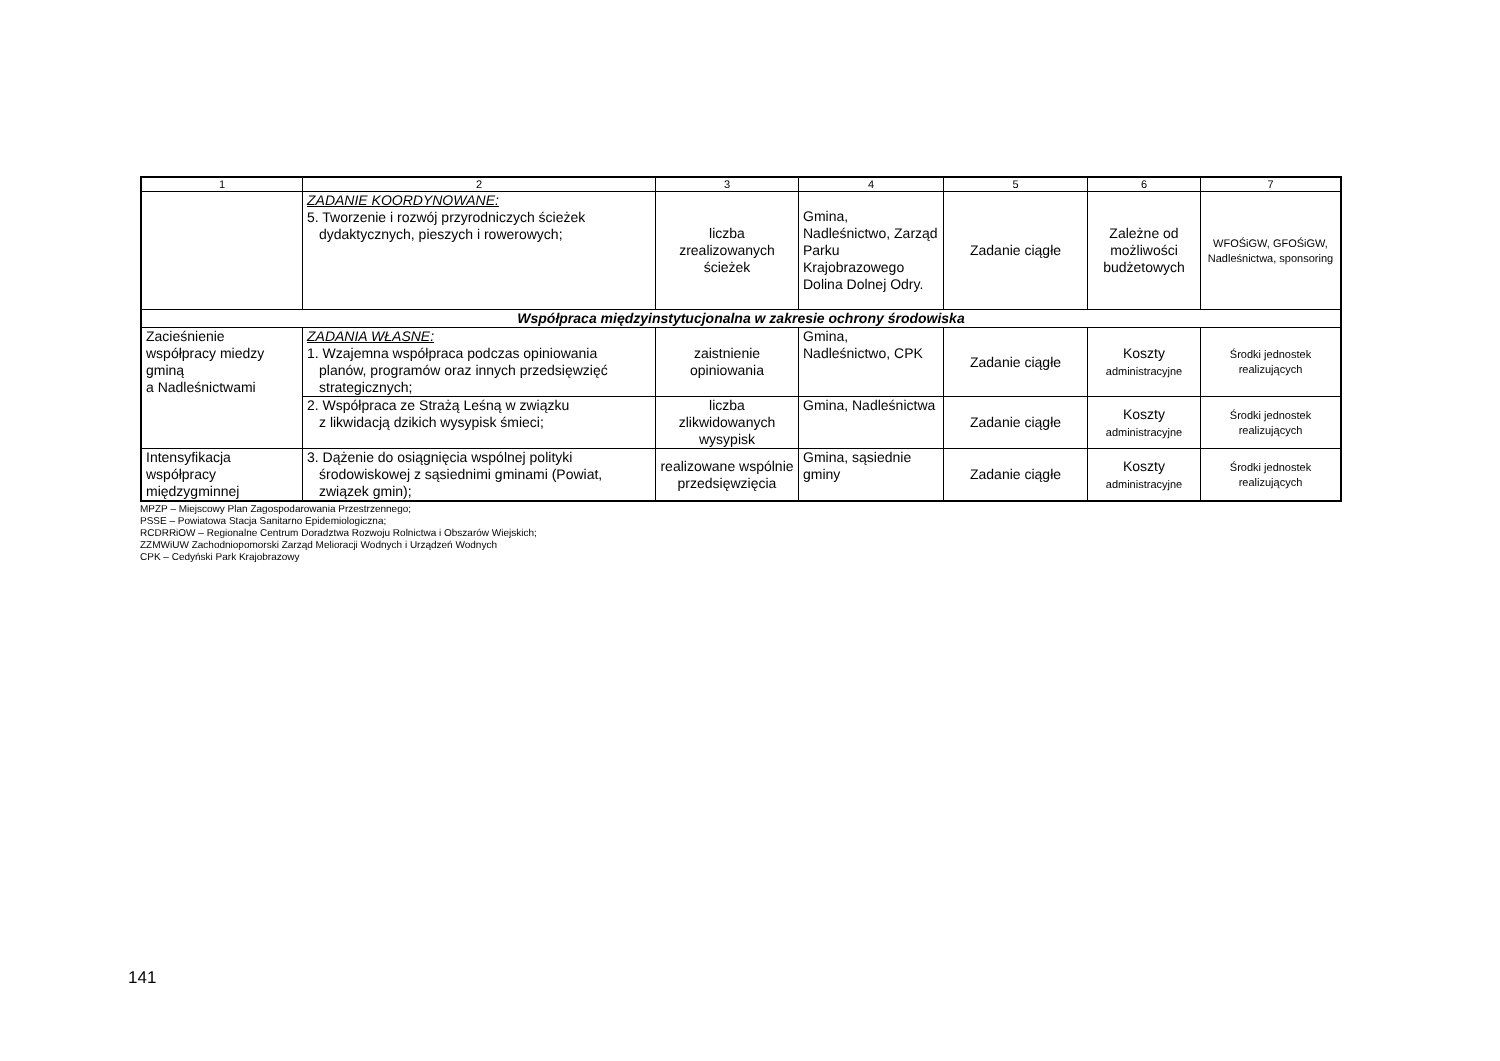| 1 | 2 | 3 | 4 | 5 | 6 | 7 |
| --- | --- | --- | --- | --- | --- | --- |
| | ZADANIE KOORDYNOWANE: 5. Tworzenie i rozwój przyrodniczych ścieżek dydaktycznych, pieszych i rowerowych; | liczba zrealizowanych ścieżek | Gmina, Nadleśnictwo, Zarząd Parku Krajobrazowego Dolina Dolnej Odry. | Zadanie ciągłe | Zależne od możliwości budżetowych | WFOŚiGW, GFOŚiGW, Nadleśnictwa, sponsoring |
| Współpraca międzyinstytucjonalna w zakresie ochrony środowiska | | | | | | |
| Zacieśnienie współpracy miedzy gminą a Nadleśnictwami | ZADANIA WŁASNE: 1. Wzajemna współpraca podczas opiniowania planów, programów oraz innych przedsięwzięć strategicznych; | zaistnienie opiniowania | Gmina, Nadleśnictwo, CPK | Zadanie ciągłe | Koszty administracyjne | Środki jednostek realizujących |
| | 2. Współpraca ze Strażą Leśną w związku z likwidacją dzikich wysypisk śmieci; | liczba zlikwidowanych wysypisk | Gmina, Nadleśnictwa | Zadanie ciągłe | Koszty administracyjne | Środki jednostek realizujących |
| Intensyfikacja współpracy międzygminnej | 3. Dążenie do osiągnięcia wspólnej polityki środowiskowej z sąsiednimi gminami (Powiat, związek gmin); | realizowane wspólnie przedsięwzięcia | Gmina, sąsiednie gminy | Zadanie ciągłe | Koszty administracyjne | Środki jednostek realizujących |
MPZP – Miejscowy Plan Zagospodarowania Przestrzennego;
PSSE – Powiatowa Stacja Sanitarno Epidemiologiczna;
RCDRRiOW – Regionalne Centrum Doradztwa Rozwoju Rolnictwa i Obszarów Wiejskich;
ZZMWiUW Zachodniopomorski Zarząd Melioracji Wodnych i Urządzeń Wodnych
CPK – Cedyński Park Krajobrazowy
141